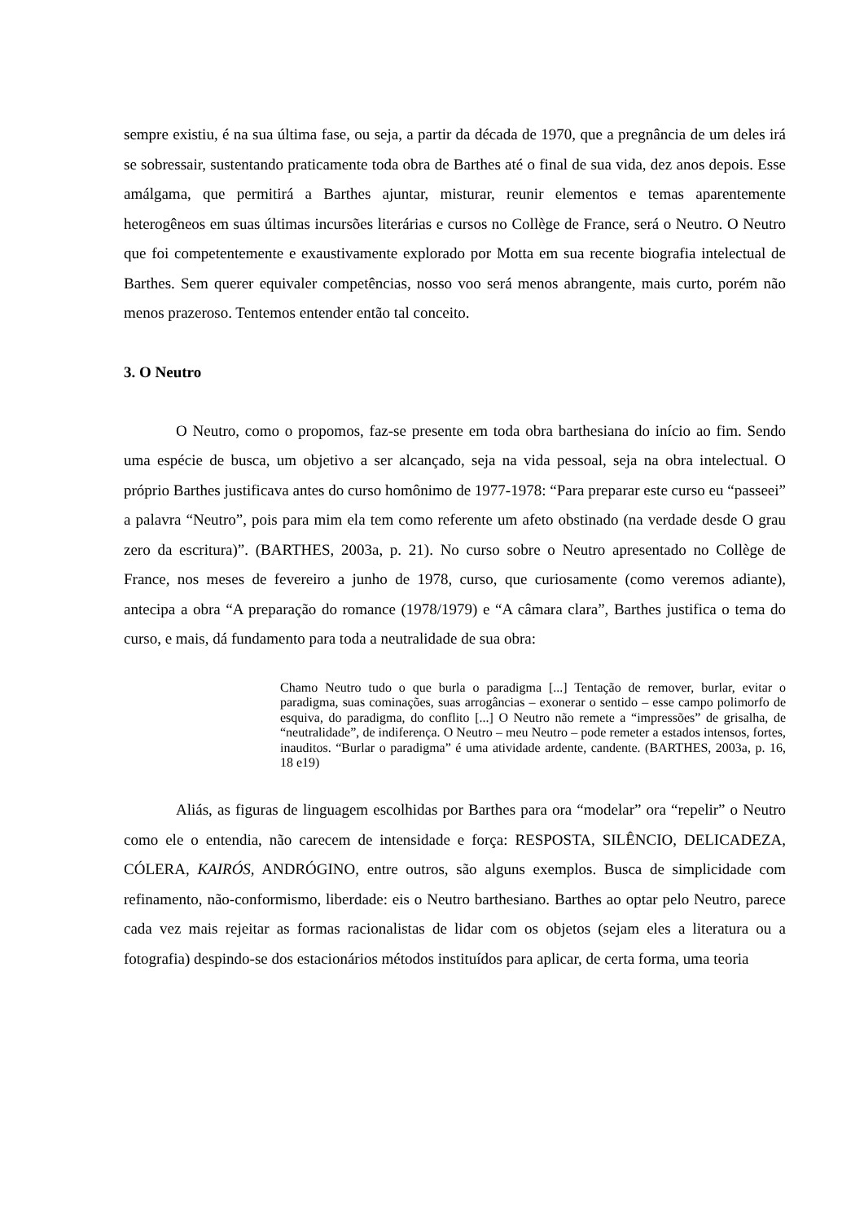sempre existiu, é na sua última fase, ou seja, a partir da década de 1970, que a pregnância de um deles irá se sobressair, sustentando praticamente toda obra de Barthes até o final de sua vida, dez anos depois. Esse amálgama, que permitirá a Barthes ajuntar, misturar, reunir elementos e temas aparentemente heterogêneos em suas últimas incursões literárias e cursos no Collège de France, será o Neutro. O Neutro que foi competentemente e exaustivamente explorado por Motta em sua recente biografia intelectual de Barthes. Sem querer equivaler competências, nosso voo será menos abrangente, mais curto, porém não menos prazeroso. Tentemos entender então tal conceito.
3. O Neutro
O Neutro, como o propomos, faz-se presente em toda obra barthesiana do início ao fim. Sendo uma espécie de busca, um objetivo a ser alcançado, seja na vida pessoal, seja na obra intelectual. O próprio Barthes justificava antes do curso homônimo de 1977-1978: “Para preparar este curso eu “passeei” a palavra “Neutro”, pois para mim ela tem como referente um afeto obstinado (na verdade desde O grau zero da escritura)”. (BARTHES, 2003a, p. 21). No curso sobre o Neutro apresentado no Collège de France, nos meses de fevereiro a junho de 1978, curso, que curiosamente (como veremos adiante), antecipa a obra “A preparação do romance (1978/1979) e “A câmara clara”, Barthes justifica o tema do curso, e mais, dá fundamento para toda a neutralidade de sua obra:
Chamo Neutro tudo o que burla o paradigma [...] Tentação de remover, burlar, evitar o paradigma, suas cominações, suas arrogâncias – exonerar o sentido – esse campo polimorfo de esquiva, do paradigma, do conflito [...] O Neutro não remete a “impressões” de grisalha, de “neutralidade”, de indiferença. O Neutro – meu Neutro – pode remeter a estados intensos, fortes, inauditos. “Burlar o paradigma” é uma atividade ardente, candente. (BARTHES, 2003a, p. 16, 18 e19)
Aliás, as figuras de linguagem escolhidas por Barthes para ora “modelar” ora “repelir” o Neutro como ele o entendia, não carecem de intensidade e força: RESPOSTA, SILÊNCIO, DELICADEZA, CÓLERA, KAIRÓS, ANDRÓGINO, entre outros, são alguns exemplos. Busca de simplicidade com refinamento, não-conformismo, liberdade: eis o Neutro barthesiano. Barthes ao optar pelo Neutro, parece cada vez mais rejeitar as formas racionalistas de lidar com os objetos (sejam eles a literatura ou a fotografia) despindo-se dos estacionários métodos instituídos para aplicar, de certa forma, uma teoria